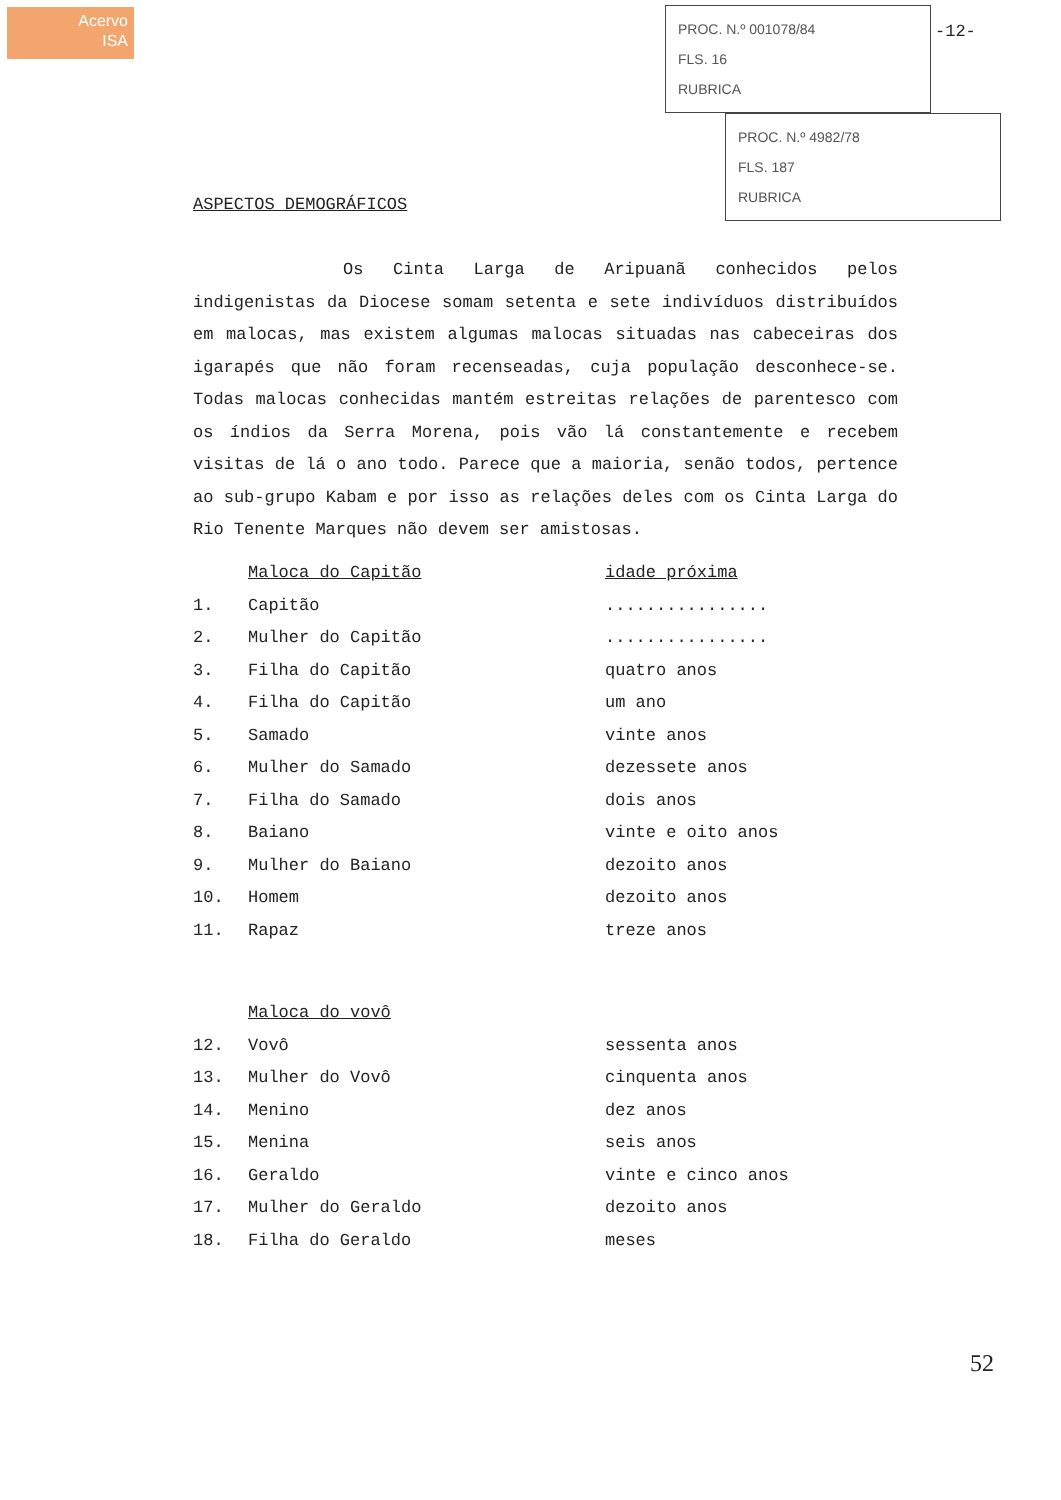Acervo
ISA
PROC. N.º 001078/84
FLS. 16
RUBRICA
PROC. N.º 4982/78
FLS. 187
RUBRICA
-12-
ASPECTOS DEMOGRÁFICOS
Os Cinta Larga de Aripuanã conhecidos pelos indigenistas da Diocese somam setenta e sete indivíduos distribuídos em malocas, mas existem algumas malocas situadas nas cabeceiras dos igarapés que não foram recenseadas, cuja população desconhece-se. Todas malocas conhecidas mantém estreitas relações de parentesco com os índios da Serra Morena, pois vão lá constantemente e recebem visitas de lá o ano todo. Parece que a maioria, senão todos, pertence ao sub-grupo Kabam e por isso as relações deles com os Cinta Larga do Rio Tenente Marques não devem ser amistosas.
| | Maloca do Capitão | idade próxima |
| --- | --- | --- |
| 1. | Capitão | ................ |
| 2. | Mulher do Capitão | ................ |
| 3. | Filha do Capitão | quatro anos |
| 4. | Filha do Capitão | um ano |
| 5. | Samado | vinte anos |
| 6. | Mulher do Samado | dezessete anos |
| 7. | Filha do Samado | dois anos |
| 8. | Baiano | vinte e oito anos |
| 9. | Mulher do Baiano | dezoito anos |
| 10. | Homem | dezoito anos |
| 11. | Rapaz | treze anos |
| | Maloca do vovô | |
| 12. | Vovô | sessenta anos |
| 13. | Mulher do Vovô | cinquenta anos |
| 14. | Menino | dez anos |
| 15. | Menina | seis anos |
| 16. | Geraldo | vinte e cinco anos |
| 17. | Mulher do Geraldo | dezoito anos |
| 18. | Filha do Geraldo | meses |
52